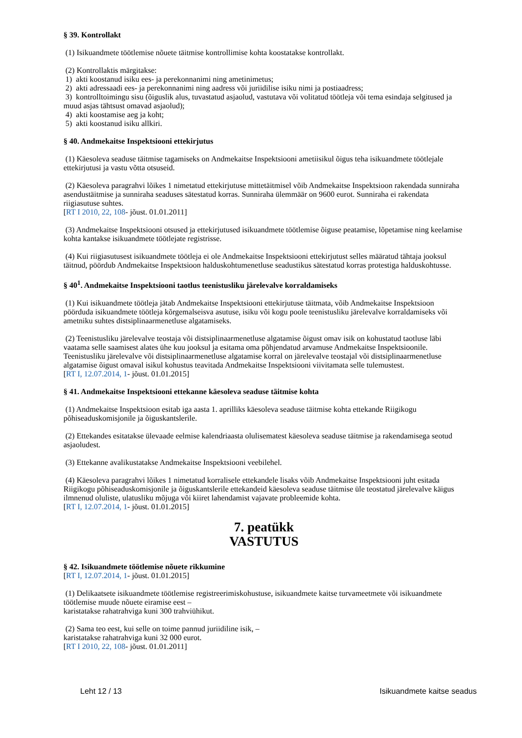§ 39. Kontrollakt
(1) Isikuandmete töötlemise nõuete täitmise kontrollimise kohta koostatakse kontrollakt.
(2) Kontrollaktis märgitakse:
1) akti koostanud isiku ees- ja perekonnanimi ning ametinimetus;
2) akti adressaadi ees- ja perekonnanimi ning aadress või juriidilise isiku nimi ja postiaadress;
3) kontrolltoimingu sisu (õiguslik alus, tuvastatud asjaolud, vastutava või volitatud töötleja või tema esindaja selgitused ja muud asjas tähtsust omavad asjaolud);
4) akti koostamise aeg ja koht;
5) akti koostanud isiku allkiri.
§ 40. Andmekaitse Inspektsiooni ettekirjutus
(1) Käesoleva seaduse täitmise tagamiseks on Andmekaitse Inspektsiooni ametiisikul õigus teha isikuandmete töötlejale ettekirjutusi ja vastu võtta otsuseid.
(2) Käesoleva paragrahvi lõikes 1 nimetatud ettekirjutuse mittetäitmisel võib Andmekaitse Inspektsioon rakendada sunniraha asendustäitmise ja sunniraha seaduses sätestatud korras. Sunniraha ülemmäär on 9600 eurot. Sunniraha ei rakendata riigiasutuse suhtes.
[RT I 2010, 22, 108- jõust. 01.01.2011]
(3) Andmekaitse Inspektsiooni otsused ja ettekirjutused isikuandmete töötlemise õiguse peatamise, lõpetamise ning keelamise kohta kantakse isikuandmete töötlejate registrisse.
(4) Kui riigiasutusest isikuandmete töötleja ei ole Andmekaitse Inspektsiooni ettekirjutust selles määratud tähtaja jooksul täitnud, pöördub Andmekaitse Inspektsioon halduskohtumenetluse seadustikus sätestatud korras protestiga halduskohtusse.
§ 40<sup>1</sup>. Andmekaitse Inspektsiooni taotlus teenistusliku järelevalve korraldamiseks
(1) Kui isikuandmete töötleja jätab Andmekaitse Inspektsiooni ettekirjutuse täitmata, võib Andmekaitse Inspektsioon pöörduda isikuandmete töötleja kõrgemalseisva asutuse, isiku või kogu poole teenistusliku järelevalve korraldamiseks või ametniku suhtes distsiplinaarmenetluse algatamiseks.
(2) Teenistusliku järelevalve teostaja või distsiplinaarmenetluse algatamise õigust omav isik on kohustatud taotluse läbi vaatama selle saamisest alates ühe kuu jooksul ja esitama oma põhjendatud arvamuse Andmekaitse Inspektsioonile. Teenistusliku järelevalve või distsiplinaarmenetluse algatamise korral on järelevalve teostajal või distsiplinaarmenetluse algatamise õigust omaval isikul kohustus teavitada Andmekaitse Inspektsiooni viivitamata selle tulemustest.
[RT I, 12.07.2014, 1- jõust. 01.01.2015]
§ 41. Andmekaitse Inspektsiooni ettekanne käesoleva seaduse täitmise kohta
(1) Andmekaitse Inspektsioon esitab iga aasta 1. aprilliks käesoleva seaduse täitmise kohta ettekande Riigikogu põhiseaduskomisjonile ja õiguskantslerile.
(2) Ettekandes esitatakse ülevaade eelmise kalendriaasta olulisematest käesoleva seaduse täitmise ja rakendamisega seotud asjaoludest.
(3) Ettekanne avalikustatakse Andmekaitse Inspektsiooni veebilehel.
(4) Käesoleva paragrahvi lõikes 1 nimetatud korralisele ettekandele lisaks võib Andmekaitse Inspektsiooni juht esitada Riigikogu põhiseaduskomisjonile ja õiguskantslerile ettekandeid käesoleva seaduse täitmise üle teostatud järelevalve käigus ilmnenud oluliste, ulatusliku mõjuga või kiiret lahendamist vajavate probleemide kohta.
[RT I, 12.07.2014, 1- jõust. 01.01.2015]
7. peatükk
VASTUTUS
§ 42. Isikuandmete töötlemise nõuete rikkumine
[RT I, 12.07.2014, 1- jõust. 01.01.2015]
(1) Delikaatsete isikuandmete töötlemise registreerimiskohustuse, isikuandmete kaitse turvameetmete või isikuandmete töötlemise muude nõuete eiramise eest –
karistatakse rahatrahviga kuni 300 trahviühikut.
(2) Sama teo eest, kui selle on toime pannud juriidiline isik, –
karistatakse rahatrahviga kuni 32 000 eurot.
[RT I 2010, 22, 108- jõust. 01.01.2011]
Leht 12 / 13 Isikuandmete kaitse seadus